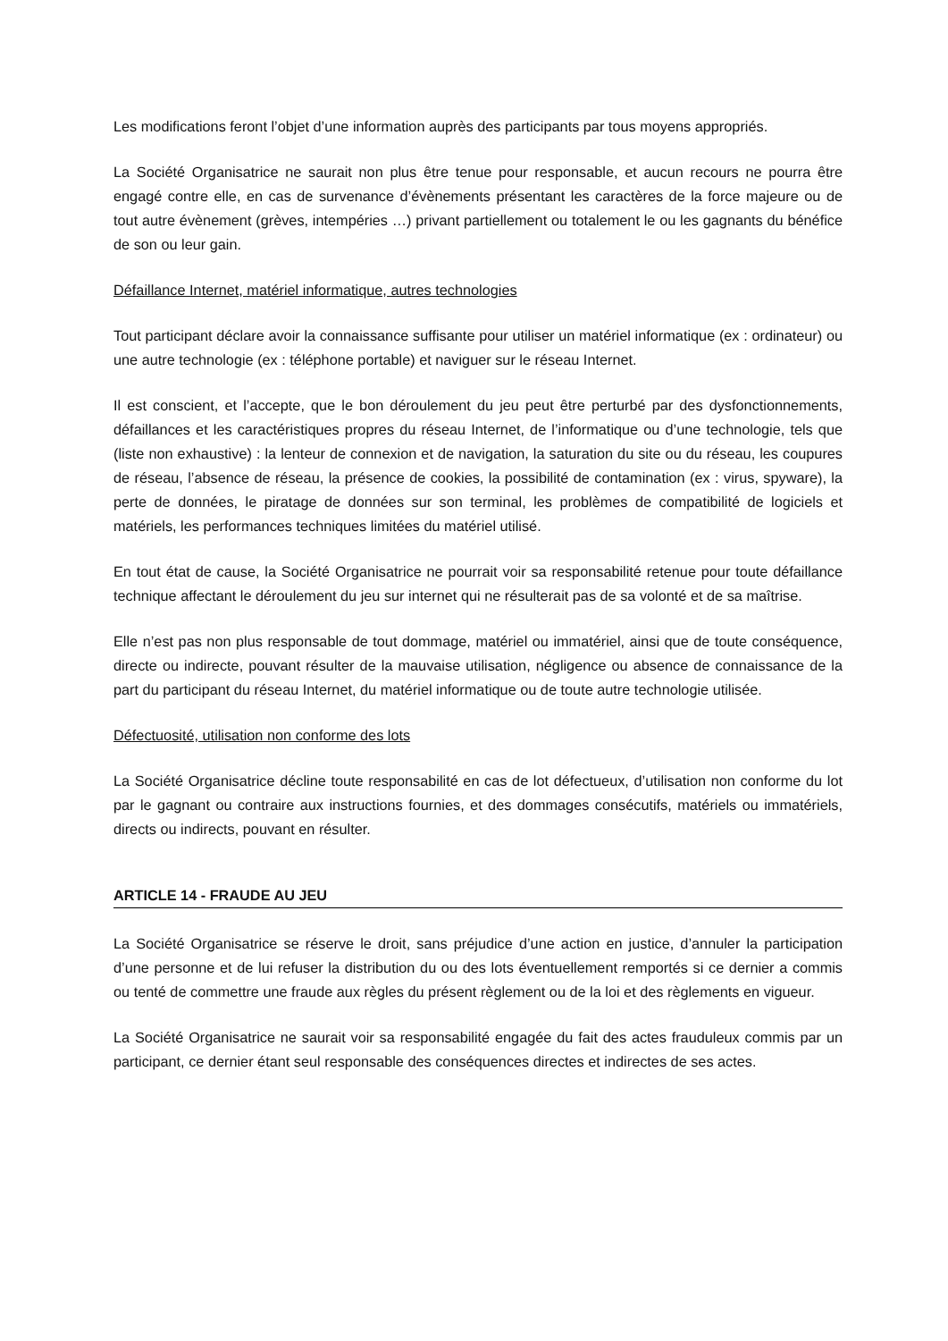Les modifications feront l’objet d’une information auprès des participants par tous moyens appropriés.
La Société Organisatrice ne saurait non plus être tenue pour responsable, et aucun recours ne pourra être engagé contre elle, en cas de survenance d’évènements présentant les caractères de la force majeure ou de tout autre évènement (grèves, intempéries …) privant partiellement ou totalement le ou les gagnants du bénéfice de son ou leur gain.
Défaillance Internet, matériel informatique, autres technologies
Tout participant déclare avoir la connaissance suffisante pour utiliser un matériel informatique (ex : ordinateur) ou une autre technologie (ex : téléphone portable) et naviguer sur le réseau Internet.
Il est conscient, et l’accepte, que le bon déroulement du jeu peut être perturbé par des dysfonctionnements, défaillances et les caractéristiques propres du réseau Internet, de l’informatique ou d’une technologie, tels que (liste non exhaustive) : la lenteur de connexion et de navigation, la saturation du site ou du réseau, les coupures de réseau, l’absence de réseau, la présence de cookies, la possibilité de contamination (ex : virus, spyware), la perte de données, le piratage de données sur son terminal, les problèmes de compatibilité de logiciels et matériels, les performances techniques limitées du matériel utilisé.
En tout état de cause, la Société Organisatrice ne pourrait voir sa responsabilité retenue pour toute défaillance technique affectant le déroulement du jeu sur internet qui ne résulterait pas de sa volonté et de sa maîtrise.
Elle n’est pas non plus responsable de tout dommage, matériel ou immatériel, ainsi que de toute conséquence, directe ou indirecte, pouvant résulter de la mauvaise utilisation, négligence ou absence de connaissance de la part du participant du réseau Internet, du matériel informatique ou de toute autre technologie utilisée.
Défectuosité, utilisation non conforme des lots
La Société Organisatrice décline toute responsabilité en cas de lot défectueux, d’utilisation non conforme du lot par le gagnant ou contraire aux instructions fournies, et des dommages consécutifs, matériels ou immatériels, directs ou indirects, pouvant en résulter.
ARTICLE 14 - FRAUDE AU JEU
La Société Organisatrice se réserve le droit, sans préjudice d’une action en justice, d’annuler la participation d’une personne et de lui refuser la distribution du ou des lots éventuellement remportés si ce dernier a commis ou tenté de commettre une fraude aux règles du présent règlement ou de la loi et des règlements en vigueur.
La Société Organisatrice ne saurait voir sa responsabilité engagée du fait des actes frauduleux commis par un participant, ce dernier étant seul responsable des conséquences directes et indirectes de ses actes.